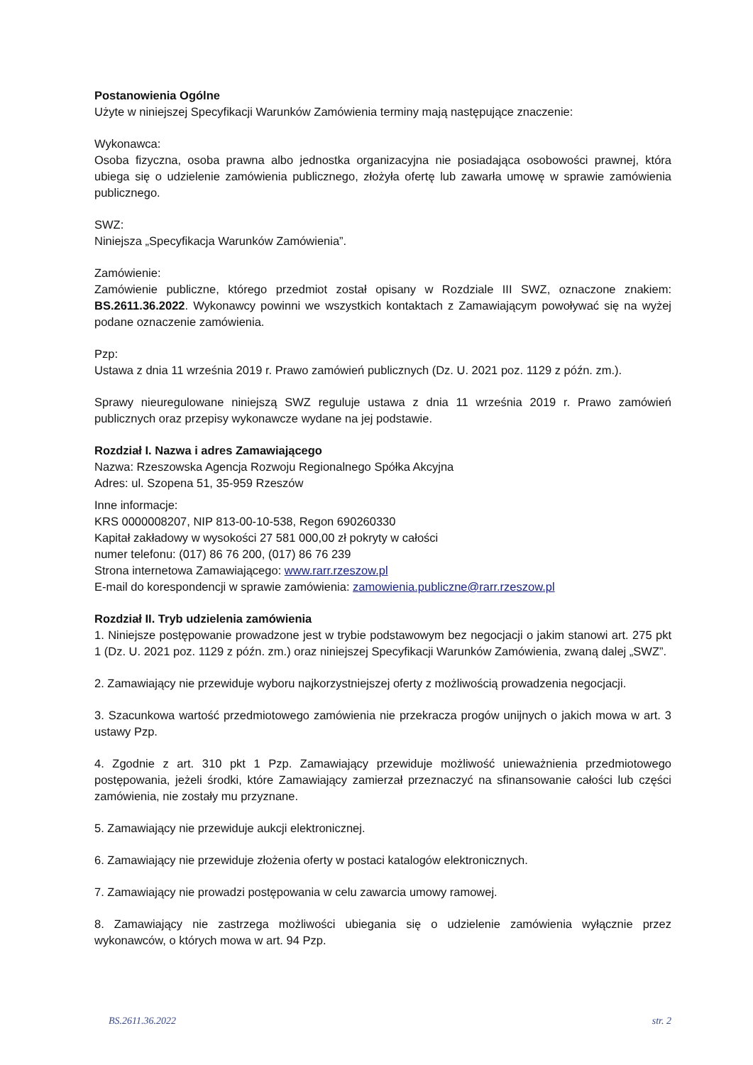Postanowienia Ogólne
Użyte w niniejszej Specyfikacji Warunków Zamówienia terminy mają następujące znaczenie:
Wykonawca:
Osoba fizyczna, osoba prawna albo jednostka organizacyjna nie posiadająca osobowości prawnej, która ubiega się o udzielenie zamówienia publicznego, złożyła ofertę lub zawarła umowę w sprawie zamówienia publicznego.
SWZ:
Niniejsza „Specyfikacja Warunków Zamówienia”.
Zamówienie:
Zamówienie publiczne, którego przedmiot został opisany w Rozdziale III SWZ, oznaczone znakiem: BS.2611.36.2022. Wykonawcy powinni we wszystkich kontaktach z Zamawiającym powoływać się na wyżej podane oznaczenie zamówienia.
Pzp:
Ustawa z dnia 11 września 2019 r. Prawo zamówień publicznych (Dz. U. 2021 poz. 1129 z późn. zm.).
Sprawy nieuregulowane niniejszą SWZ reguluje ustawa z dnia 11 września 2019 r. Prawo zamówień publicznych oraz przepisy wykonawcze wydane na jej podstawie.
Rozdział I. Nazwa i adres Zamawiającego
Nazwa: Rzeszowska Agencja Rozwoju Regionalnego Spółka Akcyjna
Adres: ul. Szopena 51, 35-959 Rzeszów
Inne informacje:
KRS 0000008207, NIP 813-00-10-538, Regon 690260330
Kapitał zakładowy w wysokości 27 581 000,00 zł pokryty w całości
numer telefonu: (017) 86 76 200, (017) 86 76 239
Strona internetowa Zamawiającego: www.rarr.rzeszow.pl
E-mail do korespondencji w sprawie zamówienia: zamowienia.publiczne@rarr.rzeszow.pl
Rozdział II. Tryb udzielenia zamówienia
1. Niniejsze postępowanie prowadzone jest w trybie podstawowym bez negocjacji o jakim stanowi art. 275 pkt 1 (Dz. U. 2021 poz. 1129 z późn. zm.) oraz niniejszej Specyfikacji Warunków Zamówienia, zwaną dalej „SWZ”.
2. Zamawiający nie przewiduje wyboru najkorzystniejszej oferty z możliwością prowadzenia negocjacji.
3. Szacunkowa wartość przedmiotowego zamówienia nie przekracza progów unijnych o jakich mowa w art. 3 ustawy Pzp.
4. Zgodnie z art. 310 pkt 1 Pzp. Zamawiający przewiduje możliwość unieważnienia przedmiotowego postępowania, jeżeli środki, które Zamawiający zamierzał przeznaczyć na sfinansowanie całości lub części zamówienia, nie zostały mu przyznane.
5. Zamawiający nie przewiduje aukcji elektronicznej.
6. Zamawiający nie przewiduje złożenia oferty w postaci katalogów elektronicznych.
7. Zamawiający nie prowadzi postępowania w celu zawarcia umowy ramowej.
8. Zamawiający nie zastrzega możliwości ubiegania się o udzielenie zamówienia wyłącznie przez wykonawców, o których mowa w art. 94 Pzp.
BS.2611.36.2022 str. 2